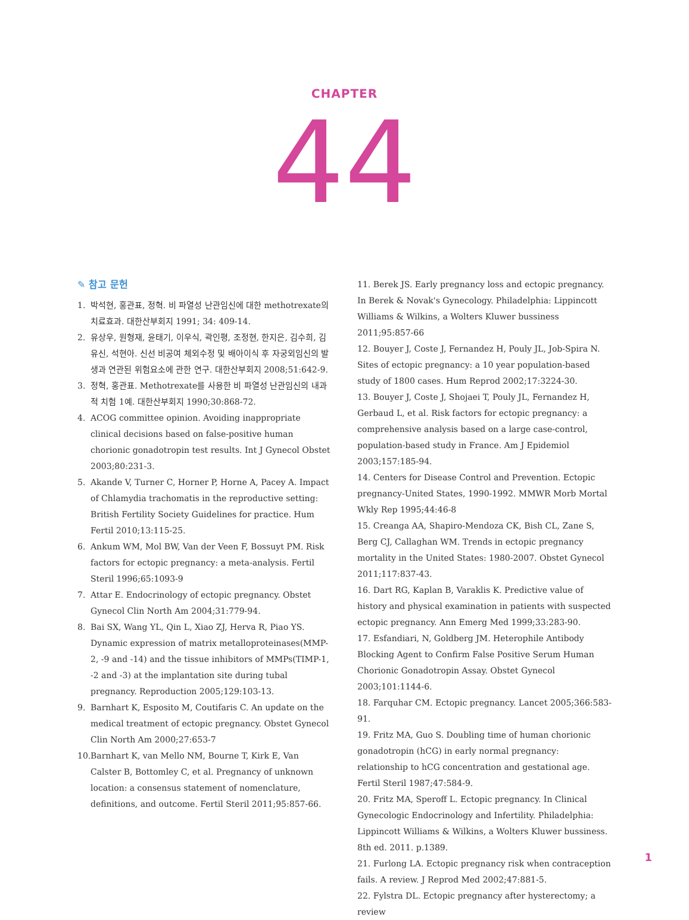CHAPTER
44
✎ 참고 문헌
1. 박석현, 홍관표, 정혁. 비 파열성 난관임신에 대한 methotrexate의 치료효과. 대한산부회지 1991; 34: 409-14.
2. 유상우, 원형재, 윤태기, 이우식, 곽인평, 조정현, 한지은, 김수희, 김유신, 석현아. 신선 비공여 체외수정 및 배아이식 후 자궁외임신의 발생과 연관된 위험요소에 관한 연구. 대한산부회지 2008;51:642-9.
3. 정혁, 홍관표. Methotrexate를 사용한 비 파열성 난관임신의 내과적 치험 1예. 대한산부회지 1990;30:868-72.
4. ACOG committee opinion. Avoiding inappropriate clinical decisions based on false-positive human chorionic gonadotropin test results. Int J Gynecol Obstet 2003;80:231-3.
5. Akande V, Turner C, Horner P, Horne A, Pacey A. Impact of Chlamydia trachomatis in the reproductive setting: British Fertility Society Guidelines for practice. Hum Fertil 2010;13:115-25.
6. Ankum WM, Mol BW, Van der Veen F, Bossuyt PM. Risk factors for ectopic pregnancy: a meta-analysis. Fertil Steril 1996;65:1093-9
7. Attar E. Endocrinology of ectopic pregnancy. Obstet Gynecol Clin North Am 2004;31:779-94.
8. Bai SX, Wang YL, Qin L, Xiao ZJ, Herva R, Piao YS. Dynamic expression of matrix metalloproteinases(MMP-2, -9 and -14) and the tissue inhibitors of MMPs(TIMP-1, -2 and -3) at the implantation site during tubal pregnancy. Reproduction 2005;129:103-13.
9. Barnhart K, Esposito M, Coutifaris C. An update on the medical treatment of ectopic pregnancy. Obstet Gynecol Clin North Am 2000;27:653-7
10. Barnhart K, van Mello NM, Bourne T, Kirk E, Van Calster B, Bottomley C, et al. Pregnancy of unknown location: a consensus statement of nomenclature, definitions, and outcome. Fertil Steril 2011;95:857-66.
11. Berek JS. Early pregnancy loss and ectopic pregnancy. In Berek & Novak's Gynecology. Philadelphia: Lippincott Williams & Wilkins, a Wolters Kluwer bussiness 2011;95:857-66
12. Bouyer J, Coste J, Fernandez H, Pouly JL, Job-Spira N. Sites of ectopic pregnancy: a 10 year population-based study of 1800 cases. Hum Reprod 2002;17:3224-30.
13. Bouyer J, Coste J, Shojaei T, Pouly JL, Fernandez H, Gerbaud L, et al. Risk factors for ectopic pregnancy: a comprehensive analysis based on a large case-control, population-based study in France. Am J Epidemiol 2003;157:185-94.
14. Centers for Disease Control and Prevention. Ectopic pregnancy-United States, 1990-1992. MMWR Morb Mortal Wkly Rep 1995;44:46-8
15. Creanga AA, Shapiro-Mendoza CK, Bish CL, Zane S, Berg CJ, Callaghan WM. Trends in ectopic pregnancy mortality in the United States: 1980-2007. Obstet Gynecol 2011;117:837-43.
16. Dart RG, Kaplan B, Varaklis K. Predictive value of history and physical examination in patients with suspected ectopic pregnancy. Ann Emerg Med 1999;33:283-90.
17. Esfandiari, N, Goldberg JM. Heterophile Antibody Blocking Agent to Confirm False Positive Serum Human Chorionic Gonadotropin Assay. Obstet Gynecol 2003;101:1144-6.
18. Farquhar CM. Ectopic pregnancy. Lancet 2005;366:583-91.
19. Fritz MA, Guo S. Doubling time of human chorionic gonadotropin (hCG) in early normal pregnancy: relationship to hCG concentration and gestational age. Fertil Steril 1987;47:584-9.
20. Fritz MA, Speroff L. Ectopic pregnancy. In Clinical Gynecologic Endocrinology and Infertility. Philadelphia: Lippincott Williams & Wilkins, a Wolters Kluwer bussiness. 8th ed. 2011. p.1389.
21. Furlong LA. Ectopic pregnancy risk when contraception fails. A review. J Reprod Med 2002;47:881-5.
22. Fylstra DL. Ectopic pregnancy after hysterectomy; a review
1